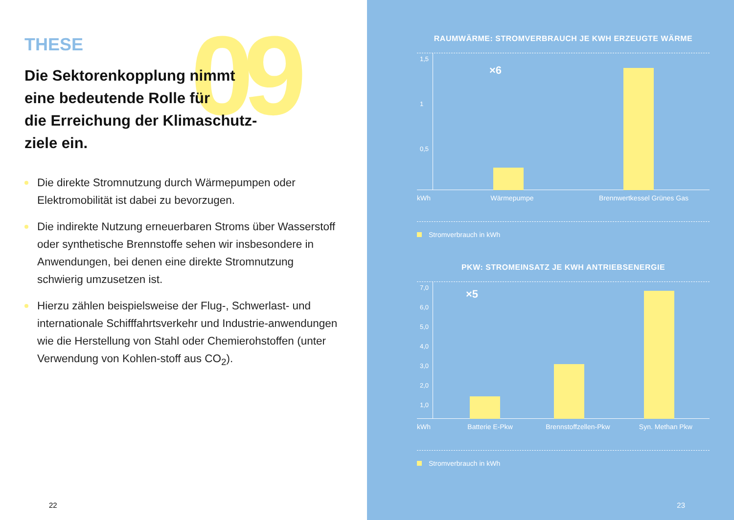09
THESE
Die Sektorenkopplung nimmt
eine bedeutende Rolle für
die Erreichung der Klimaschutz-
ziele ein.
Die direkte Stromnutzung durch Wärmepumpen oder Elektromobilität ist dabei zu bevorzugen.
Die indirekte Nutzung erneuerbaren Stroms über Wasserstoff oder synthetische Brennstoffe sehen wir insbesondere in Anwendungen, bei denen eine direkte Stromnutzung schwierig umzusetzen ist.
Hierzu zählen beispielsweise der Flug-, Schwerlast- und internationale Schifffahrtsverkehr und Industrie-anwendungen wie die Herstellung von Stahl oder Chemierohstoffen (unter Verwendung von Kohlen-stoff aus CO<sub>2</sub>).
22
RAUMWÄRME: STROMVERBRAUCH JE KWH ERZEUGTE WÄRME
1,5
1
0,5
×6
kWh Wärmepumpe Brennwertkessel Grünes Gas
Stromverbrauch in kWh
PKW: STROMEINSATZ JE KWH ANTRIEBSENERGIE
7,0
6,0
5,0
4,0
3,0
2,0
1,0
×5
kWh Batterie E-Pkw Brennstoffzellen-Pkw Syn. Methan Pkw
Stromverbrauch in kWh
23